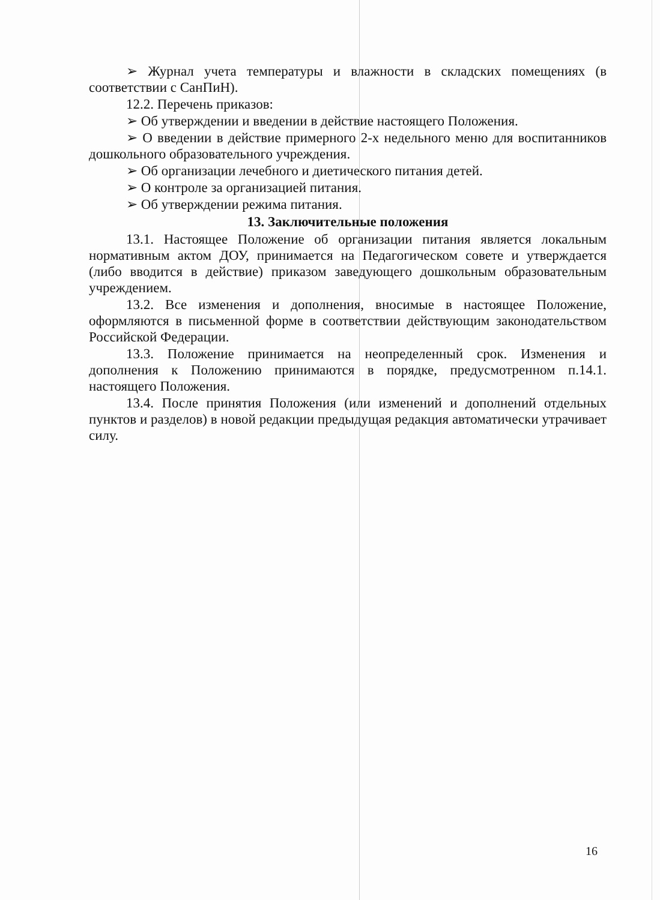➢ Журнал учета температуры и влажности в складских помещениях (в соответствии с СанПиН).
12.2. Перечень приказов:
➢ Об утверждении и введении в действие настоящего Положения.
➢ О введении в действие примерного 2-х недельного меню для воспитанников дошкольного образовательного учреждения.
➢ Об организации лечебного и диетического питания детей.
➢ О контроле за организацией питания.
➢ Об утверждении режима питания.
13. Заключительные положения
13.1. Настоящее Положение об организации питания является локальным нормативным актом ДОУ, принимается на Педагогическом совете и утверждается (либо вводится в действие) приказом заведующего дошкольным образовательным учреждением.
13.2. Все изменения и дополнения, вносимые в настоящее Положение, оформляются в письменной форме в соответствии действующим законодательством Российской Федерации.
13.3. Положение принимается на неопределенный срок. Изменения и дополнения к Положению принимаются в порядке, предусмотренном п.14.1. настоящего Положения.
13.4. После принятия Положения (или изменений и дополнений отдельных пунктов и разделов) в новой редакции предыдущая редакция автоматически утрачивает силу.
16